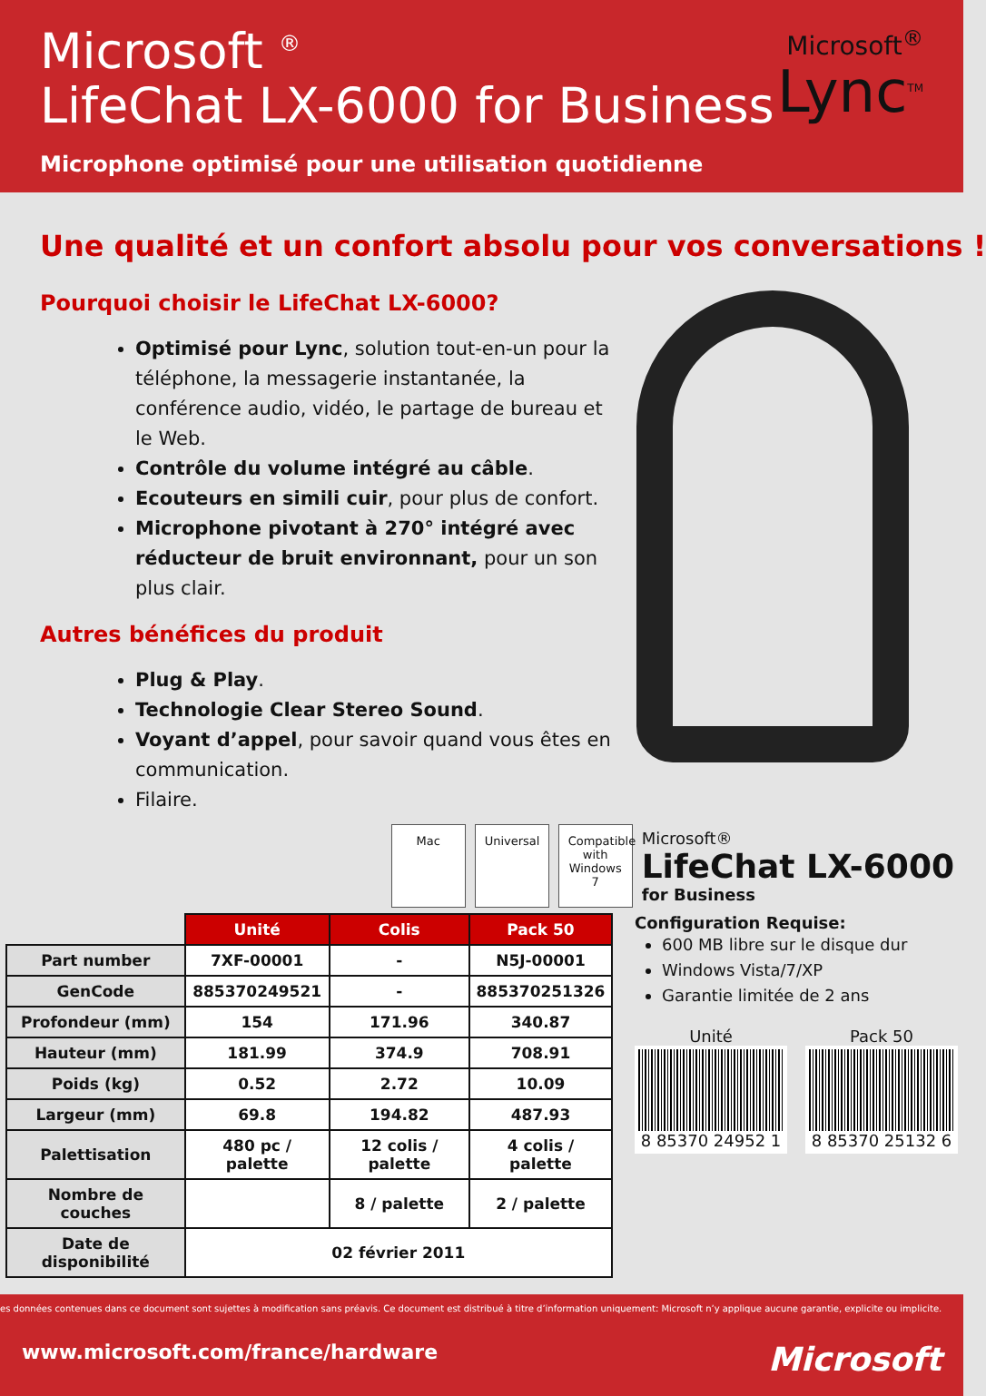Microsoft <sup>®</sup>
LifeChat LX-6000 for Business
Microphone optimisé pour une utilisation quotidienne
Microsoft<sup>®</sup>
Lync<sup>TM</sup>
Une qualité et un confort absolu pour vos conversations !
Pourquoi choisir le LifeChat LX-6000?
Optimisé pour Lync, solution tout-en-un pour la téléphone, la messagerie instantanée, la conférence audio, vidéo, le partage de bureau et le Web.
Contrôle du volume intégré au câble.
Ecouteurs en simili cuir, pour plus de confort.
Microphone pivotant à 270° intégré avec réducteur de bruit environnant, pour un son plus clair.
Autres bénéfices du produit
Plug & Play.
Technologie Clear Stereo Sound.
Voyant d’appel, pour savoir quand vous êtes en communication.
Filaire.
Mac
Universal
Compatible with Windows 7
Microsoft®
LifeChat LX-6000
for Business
| | Unité | Colis | Pack 50 |
| --- | --- | --- | --- |
| Part number | 7XF-00001 | - | N5J-00001 |
| GenCode | 885370249521 | - | 885370251326 |
| Profondeur (mm) | 154 | 171.96 | 340.87 |
| Hauteur (mm) | 181.99 | 374.9 | 708.91 |
| Poids (kg) | 0.52 | 2.72 | 10.09 |
| Largeur (mm) | 69.8 | 194.82 | 487.93 |
| Palettisation | 480 pc / palette | 12 colis / palette | 4 colis / palette |
| Nombre de couches | | 8 / palette | 2 / palette |
| Date de disponibilité | 02 février 2011 | | |
Configuration Requise:
600 MB libre sur le disque dur
Windows Vista/7/XP
Garantie limitée de 2 ans
Unité
8 85370 24952 1
Pack 50
8 85370 25132 6
es données contenues dans ce document sont sujettes à modification sans préavis. Ce document est distribué à titre d’information uniquement: Microsoft n’y applique aucune garantie, explicite ou implicite.
www.microsoft.com/france/hardware Microsoft